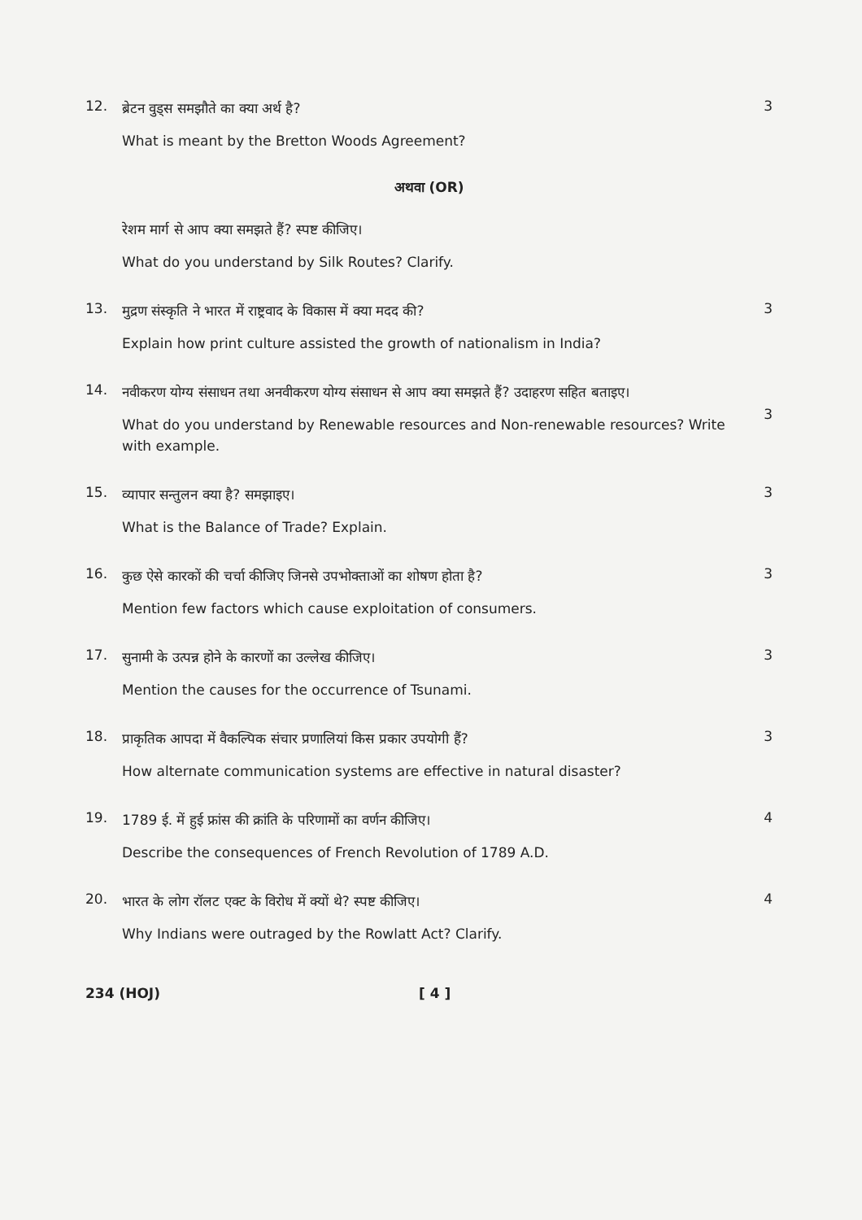12.
ब्रेटन वुड्स समझौते का क्या अर्थ है?
What is meant by the Bretton Woods Agreement?
3
अथवा (OR)
रेशम मार्ग से आप क्या समझते हैं? स्पष्ट कीजिए।
What do you understand by Silk Routes? Clarify.
13.
मुद्रण संस्कृति ने भारत में राष्ट्रवाद के विकास में क्या मदद की?
Explain how print culture assisted the growth of nationalism in India?
3
14.
नवीकरण योग्य संसाधन तथा अनवीकरण योग्य संसाधन से आप क्या समझते हैं? उदाहरण सहित बताइए।
What do you understand by Renewable resources and Non-renewable resources? Write with example.
3
15.
व्यापार सन्तुलन क्या है? समझाइए।
What is the Balance of Trade? Explain.
3
16.
कुछ ऐसे कारकों की चर्चा कीजिए जिनसे उपभोक्ताओं का शोषण होता है?
Mention few factors which cause exploitation of consumers.
3
17.
सुनामी के उत्पन्न होने के कारणों का उल्लेख कीजिए।
Mention the causes for the occurrence of Tsunami.
3
18.
प्राकृतिक आपदा में वैकल्पिक संचार प्रणालियां किस प्रकार उपयोगी हैं?
How alternate communication systems are effective in natural disaster?
3
19.
1789 ई. में हुई फ्रांस की क्रांति के परिणामों का वर्णन कीजिए।
Describe the consequences of French Revolution of 1789 A.D.
4
20.
भारत के लोग रॉलट एक्ट के विरोध में क्यों थे? स्पष्ट कीजिए।
Why Indians were outraged by the Rowlatt Act? Clarify.
4
234 (HOJ) [ 4 ]